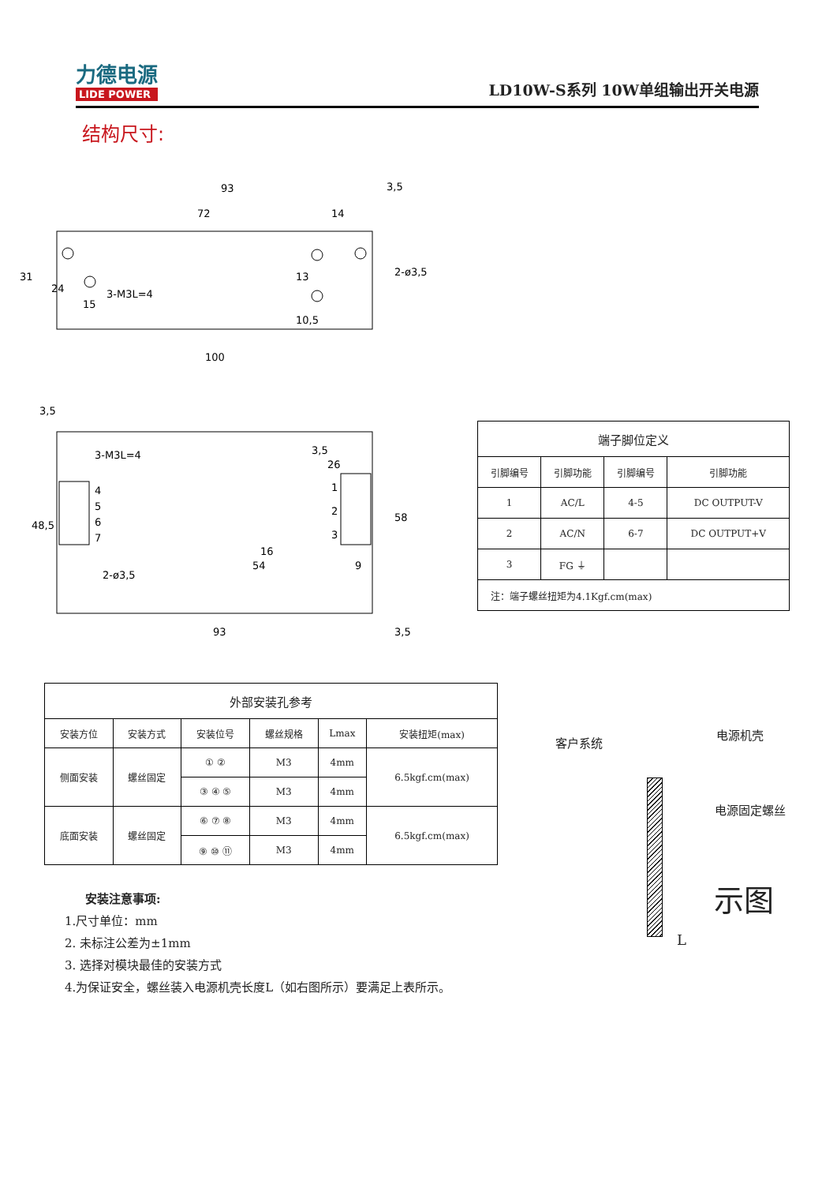力德电源
LIDE POWER
LD10W-S系列 10W单组输出开关电源
结构尺寸:
93
3,5
72
14
2-ø3,5
3-M3L=4
31
24
15
13
10,5
100
3,5
3-M3L=4
3,5
26
2-ø3,5
54
9
93
3,5
16
58
48,5
4
5
6
7
1
2
3
| 端子脚位定义 | | | |
| --- | --- | --- | --- |
| 引脚编号 | 引脚功能 | 引脚编号 | 引脚功能 |
| 1 | AC/L | 4-5 | DC OUTPUT-V |
| 2 | AC/N | 6-7 | DC OUTPUT+V |
| 3 | FG ⏚ | | |
| 注：端子螺丝扭矩为4.1Kgf.cm(max) | | | |
| 外部安装孔参考 | | | | | |
| --- | --- | --- | --- | --- | --- |
| 安装方位 | 安装方式 | 安装位号 | 螺丝规格 | Lmax | 安装扭矩(max) |
| 侧面安装 | 螺丝固定 | ① ② | M3 | 4mm | 6.5kgf.cm(max) |
| | | ③ ④ ⑤ | M3 | 4mm | |
| 底面安装 | 螺丝固定 | ⑥ ⑦ ⑧ | M3 | 4mm | 6.5kgf.cm(max) |
| | | ⑨ ⑩ ⑪ | M3 | 4mm | |
安装注意事项:
1.尺寸单位：mm
2. 未标注公差为±1mm
3. 选择对模块最佳的安装方式
4.为保证安全，螺丝装入电源机壳长度L（如右图所示）要满足上表所示。
客户系统
电源机壳
电源固定螺丝
示图
L